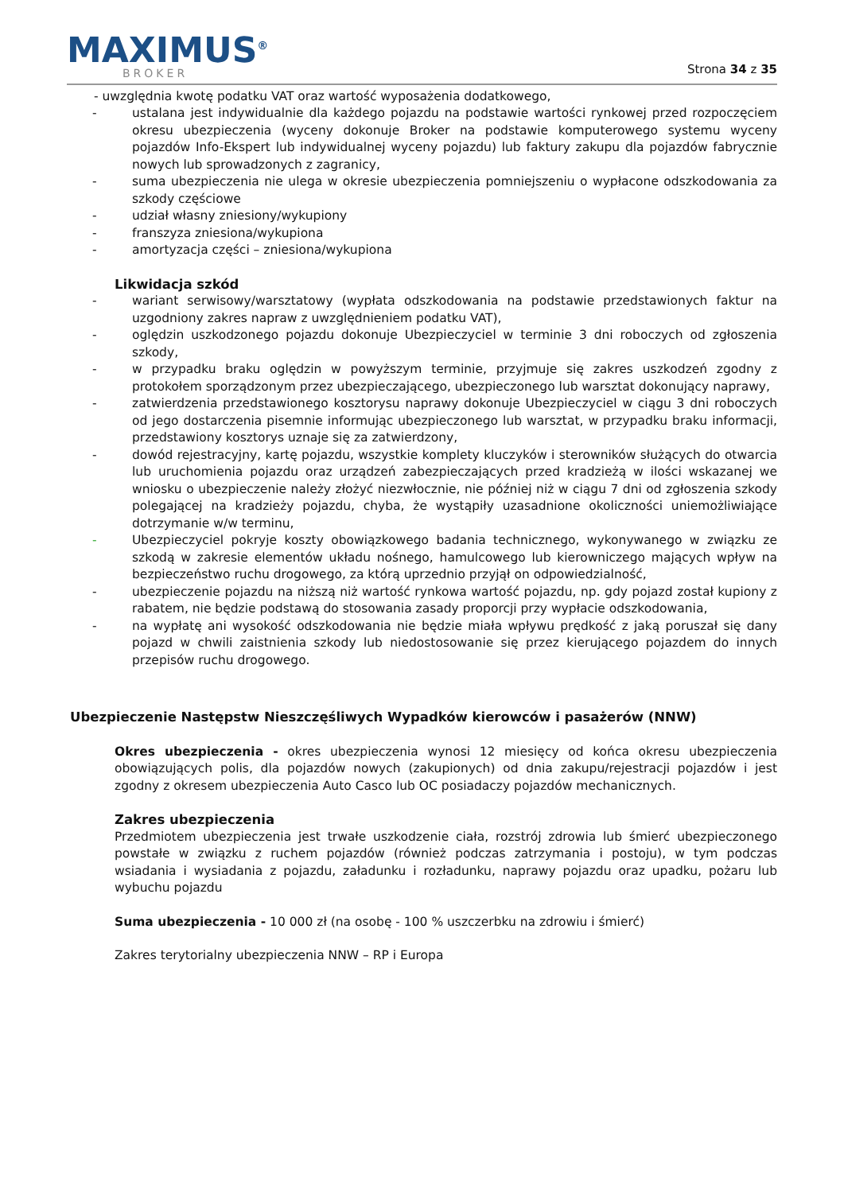MAXIMUS<sup>®</sup>
BROKER
Strona 34 z 35
- uwzględnia kwotę podatku VAT oraz wartość wyposażenia dodatkowego,
- ustalana jest indywidualnie dla każdego pojazdu na podstawie wartości rynkowej przed rozpoczęciem okresu ubezpieczenia (wyceny dokonuje Broker na podstawie komputerowego systemu wyceny pojazdów Info-Ekspert lub indywidualnej wyceny pojazdu) lub faktury zakupu dla pojazdów fabrycznie nowych lub sprowadzonych z zagranicy,
- suma ubezpieczenia nie ulega w okresie ubezpieczenia pomniejszeniu o wypłacone odszkodowania za szkody częściowe
- udział własny zniesiony/wykupiony
- franszyza zniesiona/wykupiona
- amortyzacja części – zniesiona/wykupiona
Likwidacja szkód
- wariant serwisowy/warsztatowy (wypłata odszkodowania na podstawie przedstawionych faktur na uzgodniony zakres napraw z uwzględnieniem podatku VAT),
- oględzin uszkodzonego pojazdu dokonuje Ubezpieczyciel w terminie 3 dni roboczych od zgłoszenia szkody,
- w przypadku braku oględzin w powyższym terminie, przyjmuje się zakres uszkodzeń zgodny z protokołem sporządzonym przez ubezpieczającego, ubezpieczonego lub warsztat dokonujący naprawy,
- zatwierdzenia przedstawionego kosztorysu naprawy dokonuje Ubezpieczyciel w ciągu 3 dni roboczych od jego dostarczenia pisemnie informując ubezpieczonego lub warsztat, w przypadku braku informacji, przedstawiony kosztorys uznaje się za zatwierdzony,
- dowód rejestracyjny, kartę pojazdu, wszystkie komplety kluczyków i sterowników służących do otwarcia lub uruchomienia pojazdu oraz urządzeń zabezpieczających przed kradzieżą w ilości wskazanej we wniosku o ubezpieczenie należy złożyć niezwłocznie, nie później niż w ciągu 7 dni od zgłoszenia szkody polegającej na kradzieży pojazdu, chyba, że wystąpiły uzasadnione okoliczności uniemożliwiające dotrzymanie w/w terminu,
- Ubezpieczyciel pokryje koszty obowiązkowego badania technicznego, wykonywanego w związku ze szkodą w zakresie elementów układu nośnego, hamulcowego lub kierowniczego mających wpływ na bezpieczeństwo ruchu drogowego, za którą uprzednio przyjął on odpowiedzialność,
- ubezpieczenie pojazdu na niższą niż wartość rynkowa wartość pojazdu, np. gdy pojazd został kupiony z rabatem, nie będzie podstawą do stosowania zasady proporcji przy wypłacie odszkodowania,
- na wypłatę ani wysokość odszkodowania nie będzie miała wpływu prędkość z jaką poruszał się dany pojazd w chwili zaistnienia szkody lub niedostosowanie się przez kierującego pojazdem do innych przepisów ruchu drogowego.
Ubezpieczenie Następstw Nieszczęśliwych Wypadków kierowców i pasażerów (NNW)
Okres ubezpieczenia - okres ubezpieczenia wynosi 12 miesięcy od końca okresu ubezpieczenia obowiązujących polis, dla pojazdów nowych (zakupionych) od dnia zakupu/rejestracji pojazdów i jest zgodny z okresem ubezpieczenia Auto Casco lub OC posiadaczy pojazdów mechanicznych.
Zakres ubezpieczenia
Przedmiotem ubezpieczenia jest trwałe uszkodzenie ciała, rozstrój zdrowia lub śmierć ubezpieczonego powstałe w związku z ruchem pojazdów (również podczas zatrzymania i postoju), w tym podczas wsiadania i wysiadania z pojazdu, załadunku i rozładunku, naprawy pojazdu oraz upadku, pożaru lub wybuchu pojazdu
Suma ubezpieczenia - 10 000 zł (na osobę - 100 % uszczerbku na zdrowiu i śmierć)
Zakres terytorialny ubezpieczenia NNW – RP i Europa